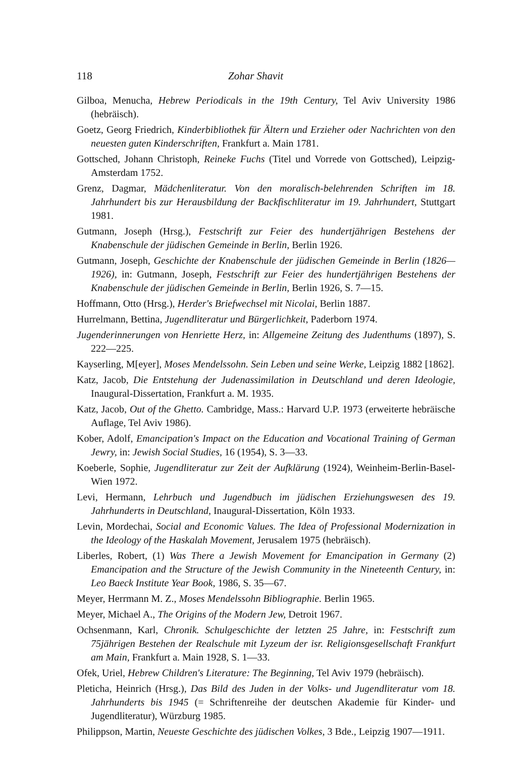118 Zohar Shavit
Gilboa, Menucha, Hebrew Periodicals in the 19th Century, Tel Aviv University 1986 (hebräisch).
Goetz, Georg Friedrich, Kinderbibliothek für Ältern und Erzieher oder Nachrichten von den neuesten guten Kinderschriften, Frankfurt a. Main 1781.
Gottsched, Johann Christoph, Reineke Fuchs (Titel und Vorrede von Gottsched), Leipzig-Amsterdam 1752.
Grenz, Dagmar, Mädchenliteratur. Von den moralisch-belehrenden Schriften im 18. Jahrhundert bis zur Herausbildung der Backfischliteratur im 19. Jahrhundert, Stuttgart 1981.
Gutmann, Joseph (Hrsg.), Festschrift zur Feier des hundertjährigen Bestehens der Knabenschule der jüdischen Gemeinde in Berlin, Berlin 1926.
Gutmann, Joseph, Geschichte der Knabenschule der jüdischen Gemeinde in Berlin (1826—1926), in: Gutmann, Joseph, Festschrift zur Feier des hundertjährigen Bestehens der Knabenschule der jüdischen Gemeinde in Berlin, Berlin 1926, S. 7—15.
Hoffmann, Otto (Hrsg.), Herder's Briefwechsel mit Nicolai, Berlin 1887.
Hurrelmann, Bettina, Jugendliteratur und Bürgerlichkeit, Paderborn 1974.
Jugenderinnerungen von Henriette Herz, in: Allgemeine Zeitung des Judenthums (1897), S. 222—225.
Kayserling, M[eyer], Moses Mendelssohn. Sein Leben und seine Werke, Leipzig 1882 [1862].
Katz, Jacob, Die Entstehung der Judenassimilation in Deutschland und deren Ideologie, Inaugural-Dissertation, Frankfurt a. M. 1935.
Katz, Jacob, Out of the Ghetto. Cambridge, Mass.: Harvard U.P. 1973 (erweiterte hebräische Auflage, Tel Aviv 1986).
Kober, Adolf, Emancipation's Impact on the Education and Vocational Training of German Jewry, in: Jewish Social Studies, 16 (1954), S. 3—33.
Koeberle, Sophie, Jugendliteratur zur Zeit der Aufklärung (1924), Weinheim-Berlin-Basel-Wien 1972.
Levi, Hermann, Lehrbuch und Jugendbuch im jüdischen Erziehungswesen des 19. Jahrhunderts in Deutschland, Inaugural-Dissertation, Köln 1933.
Levin, Mordechai, Social and Economic Values. The Idea of Professional Modernization in the Ideology of the Haskalah Movement, Jerusalem 1975 (hebräisch).
Liberles, Robert, (1) Was There a Jewish Movement for Emancipation in Germany (2) Emancipation and the Structure of the Jewish Community in the Nineteenth Century, in: Leo Baeck Institute Year Book, 1986, S. 35—67.
Meyer, Herrmann M. Z., Moses Mendelssohn Bibliographie. Berlin 1965.
Meyer, Michael A., The Origins of the Modern Jew, Detroit 1967.
Ochsenmann, Karl, Chronik. Schulgeschichte der letzten 25 Jahre, in: Festschrift zum 75jährigen Bestehen der Realschule mit Lyzeum der isr. Religionsgesellschaft Frankfurt am Main, Frankfurt a. Main 1928, S. 1—33.
Ofek, Uriel, Hebrew Children's Literature: The Beginning, Tel Aviv 1979 (hebräisch).
Pleticha, Heinrich (Hrsg.), Das Bild des Juden in der Volks- und Jugendliteratur vom 18. Jahrhunderts bis 1945 (= Schriftenreihe der deutschen Akademie für Kinder- und Jugendliteratur), Würzburg 1985.
Philippson, Martin, Neueste Geschichte des jüdischen Volkes, 3 Bde., Leipzig 1907—1911.